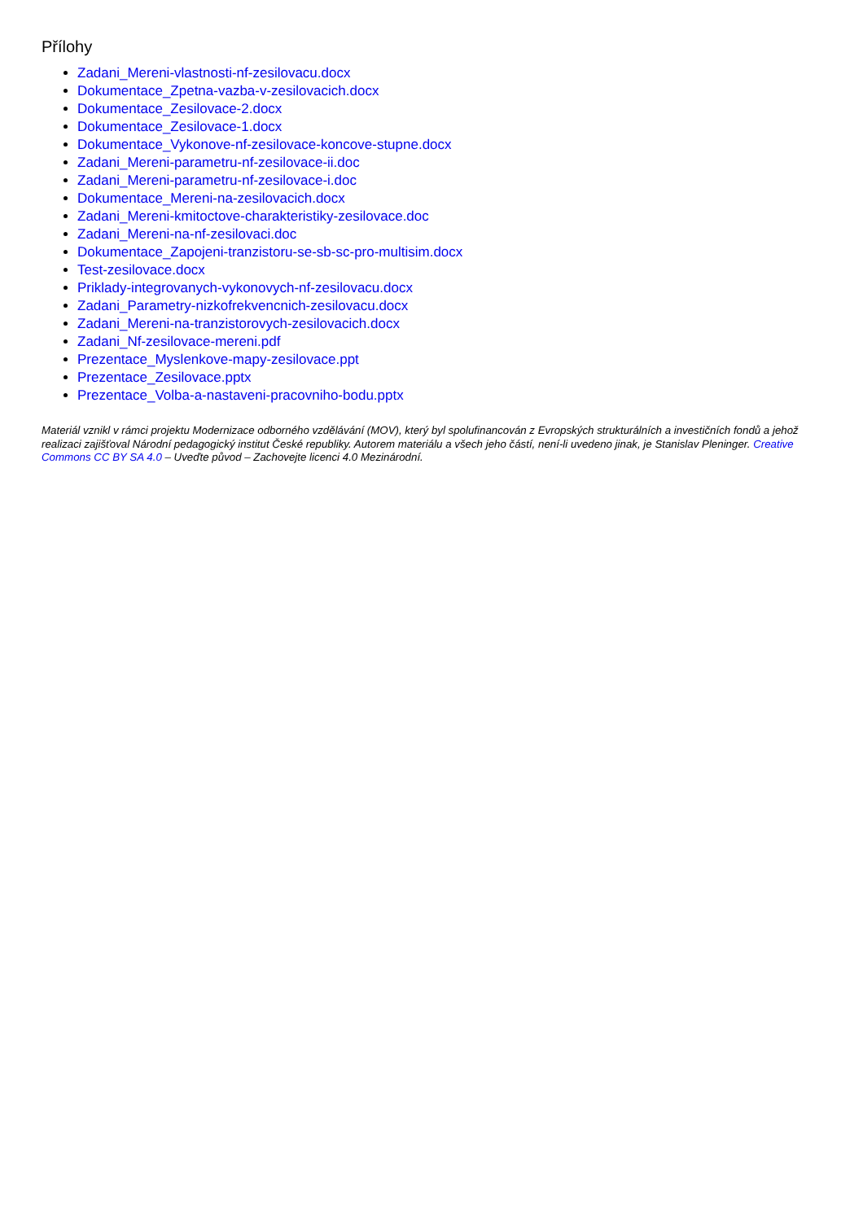Přílohy
Zadani_Mereni-vlastnosti-nf-zesilovacu.docx
Dokumentace_Zpetna-vazba-v-zesilovacich.docx
Dokumentace_Zesilovace-2.docx
Dokumentace_Zesilovace-1.docx
Dokumentace_Vykonove-nf-zesilovace-koncove-stupne.docx
Zadani_Mereni-parametru-nf-zesilovace-ii.doc
Zadani_Mereni-parametru-nf-zesilovace-i.doc
Dokumentace_Mereni-na-zesilovacich.docx
Zadani_Mereni-kmitoctove-charakteristiky-zesilovace.doc
Zadani_Mereni-na-nf-zesilovaci.doc
Dokumentace_Zapojeni-tranzistoru-se-sb-sc-pro-multisim.docx
Test-zesilovace.docx
Priklady-integrovanych-vykonovych-nf-zesilovacu.docx
Zadani_Parametry-nizkofrekvencnich-zesilovacu.docx
Zadani_Mereni-na-tranzistorovych-zesilovacich.docx
Zadani_Nf-zesilovace-mereni.pdf
Prezentace_Myslenkove-mapy-zesilovace.ppt
Prezentace_Zesilovace.pptx
Prezentace_Volba-a-nastaveni-pracovniho-bodu.pptx
Materiál vznikl v rámci projektu Modernizace odborného vzdělávání (MOV), který byl spolufinancován z Evropských strukturálních a investičních fondů a jehož realizaci zajišťoval Národní pedagogický institut České republiky. Autorem materiálu a všech jeho částí, není-li uvedeno jinak, je Stanislav Pleninger. Creative Commons CC BY SA 4.0 – Uveďte původ – Zachovejte licenci 4.0 Mezinárodní.